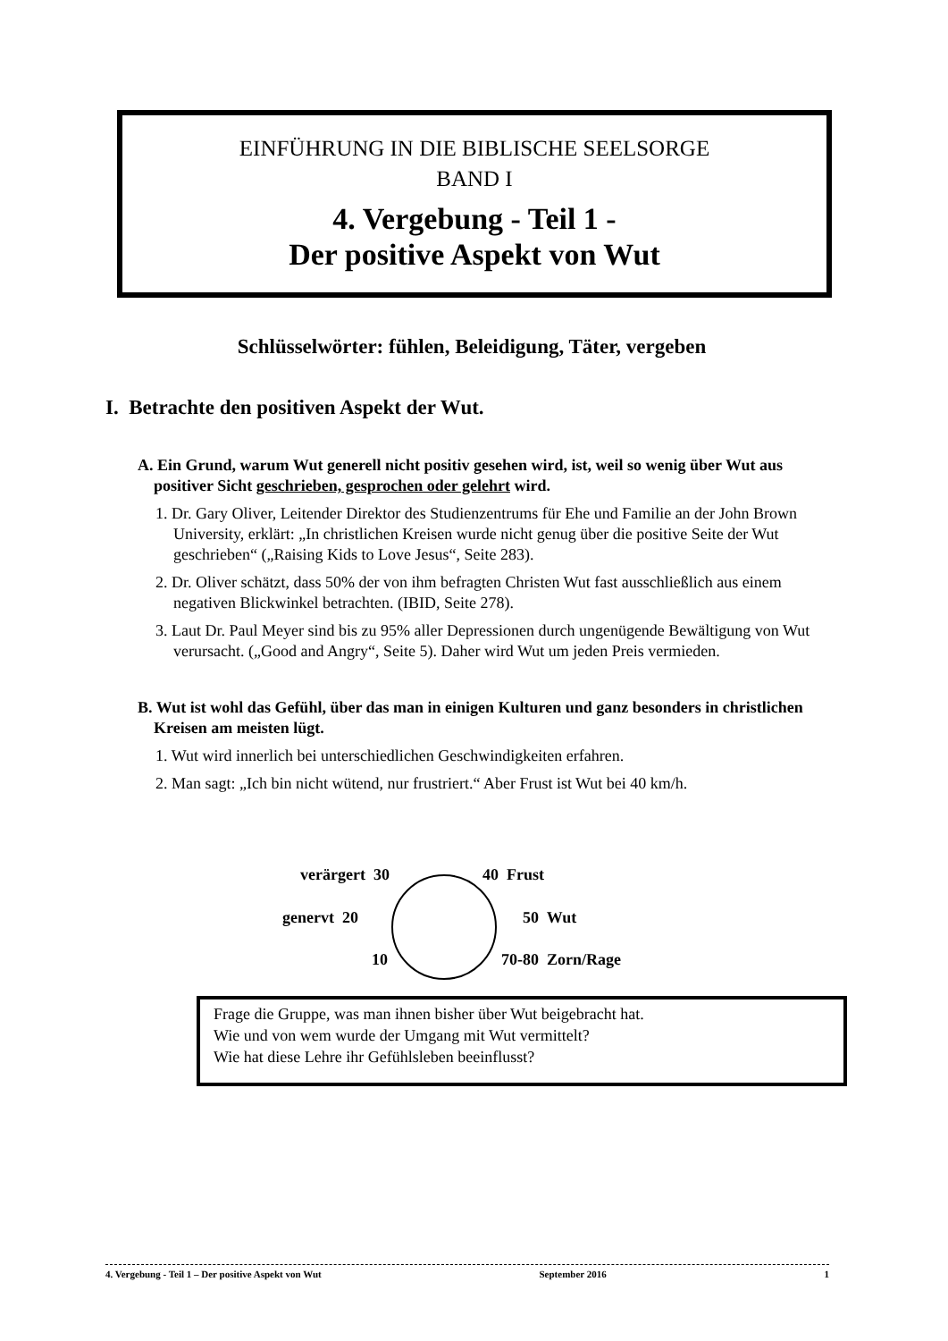EINFÜHRUNG IN DIE BIBLISCHE SEELSORGE
BAND I
4. Vergebung - Teil 1 -
Der positive Aspekt von Wut
Schlüsselwörter: fühlen, Beleidigung, Täter, vergeben
I. Betrachte den positiven Aspekt der Wut.
A. Ein Grund, warum Wut generell nicht positiv gesehen wird, ist, weil so wenig über Wut aus positiver Sicht geschrieben, gesprochen oder gelehrt wird.
1. Dr. Gary Oliver, Leitender Direktor des Studienzentrums für Ehe und Familie an der John Brown University, erklärt: „In christlichen Kreisen wurde nicht genug über die positive Seite der Wut geschrieben“ („Raising Kids to Love Jesus“, Seite 283).
2. Dr. Oliver schätzt, dass 50% der von ihm befragten Christen Wut fast ausschließlich aus einem negativen Blickwinkel betrachten. (IBID, Seite 278).
3. Laut Dr. Paul Meyer sind bis zu 95% aller Depressionen durch ungenügende Bewältigung von Wut verursacht. („Good and Angry“, Seite 5). Daher wird Wut um jeden Preis vermieden.
B. Wut ist wohl das Gefühl, über das man in einigen Kulturen und ganz besonders in christlichen Kreisen am meisten lügt.
1. Wut wird innerlich bei unterschiedlichen Geschwindigkeiten erfahren.
2. Man sagt: „Ich bin nicht wütend, nur frustriert.“ Aber Frust ist Wut bei 40 km/h.
verärgert 30 40 Frust
genervt 20 50 Wut
10 70-80 Zorn/Rage
Frage die Gruppe, was man ihnen bisher über Wut beigebracht hat.
Wie und von wem wurde der Umgang mit Wut vermittelt?
Wie hat diese Lehre ihr Gefühlsleben beeinflusst?
4. Vergebung - Teil 1 – Der positive Aspekt von Wut September 2016 1